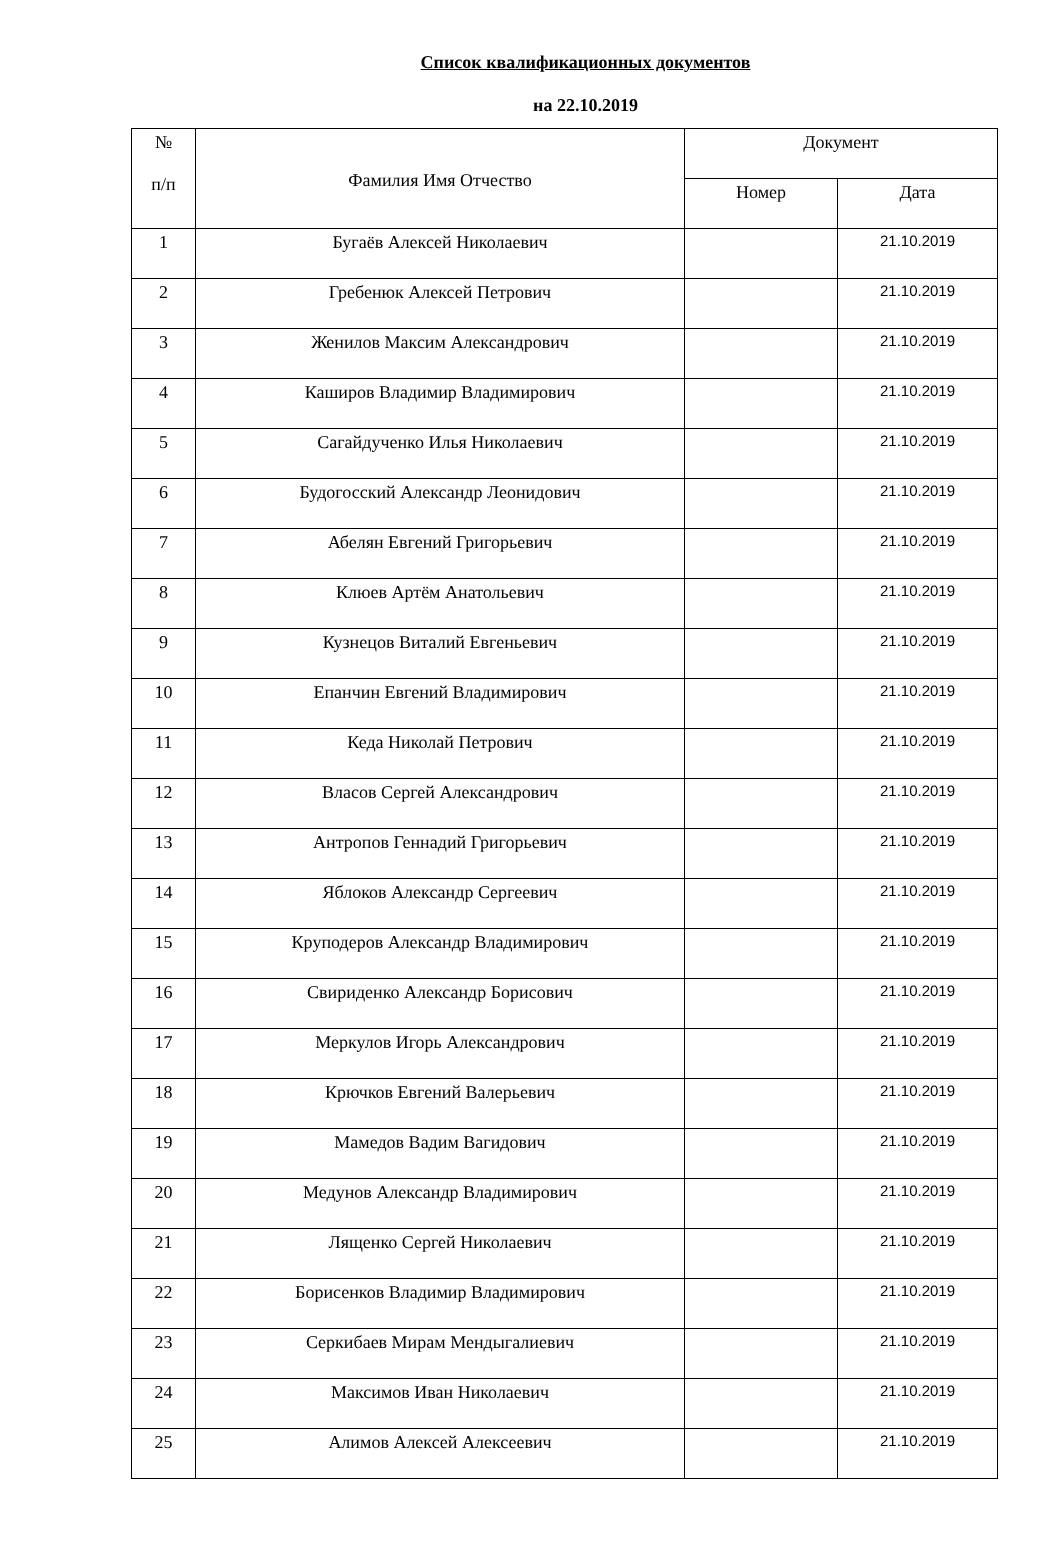Список квалификационных документов
на 22.10.2019
| № п/п | Фамилия Имя Отчество | Документ | |
| --- | --- | --- | --- |
| | | Номер | Дата |
| 1 | Бугаёв Алексей Николаевич | | 21.10.2019 |
| 2 | Гребенюк Алексей Петрович | | 21.10.2019 |
| 3 | Женилов Максим Александрович | | 21.10.2019 |
| 4 | Каширов Владимир Владимирович | | 21.10.2019 |
| 5 | Сагайдученко Илья Николаевич | | 21.10.2019 |
| 6 | Будогосский Александр Леонидович | | 21.10.2019 |
| 7 | Абелян Евгений Григорьевич | | 21.10.2019 |
| 8 | Клюев Артём Анатольевич | | 21.10.2019 |
| 9 | Кузнецов Виталий Евгеньевич | | 21.10.2019 |
| 10 | Епанчин Евгений Владимирович | | 21.10.2019 |
| 11 | Кеда Николай Петрович | | 21.10.2019 |
| 12 | Власов Сергей Александрович | | 21.10.2019 |
| 13 | Антропов Геннадий Григорьевич | | 21.10.2019 |
| 14 | Яблоков Александр Сергеевич | | 21.10.2019 |
| 15 | Круподеров Александр Владимирович | | 21.10.2019 |
| 16 | Свириденко Александр Борисович | | 21.10.2019 |
| 17 | Меркулов Игорь Александрович | | 21.10.2019 |
| 18 | Крючков Евгений Валерьевич | | 21.10.2019 |
| 19 | Мамедов Вадим Вагидович | | 21.10.2019 |
| 20 | Медунов Александр Владимирович | | 21.10.2019 |
| 21 | Лященко Сергей Николаевич | | 21.10.2019 |
| 22 | Борисенков Владимир Владимирович | | 21.10.2019 |
| 23 | Серкибаев Мирам Мендыгалиевич | | 21.10.2019 |
| 24 | Максимов Иван Николаевич | | 21.10.2019 |
| 25 | Алимов Алексей Алексеевич | | 21.10.2019 |